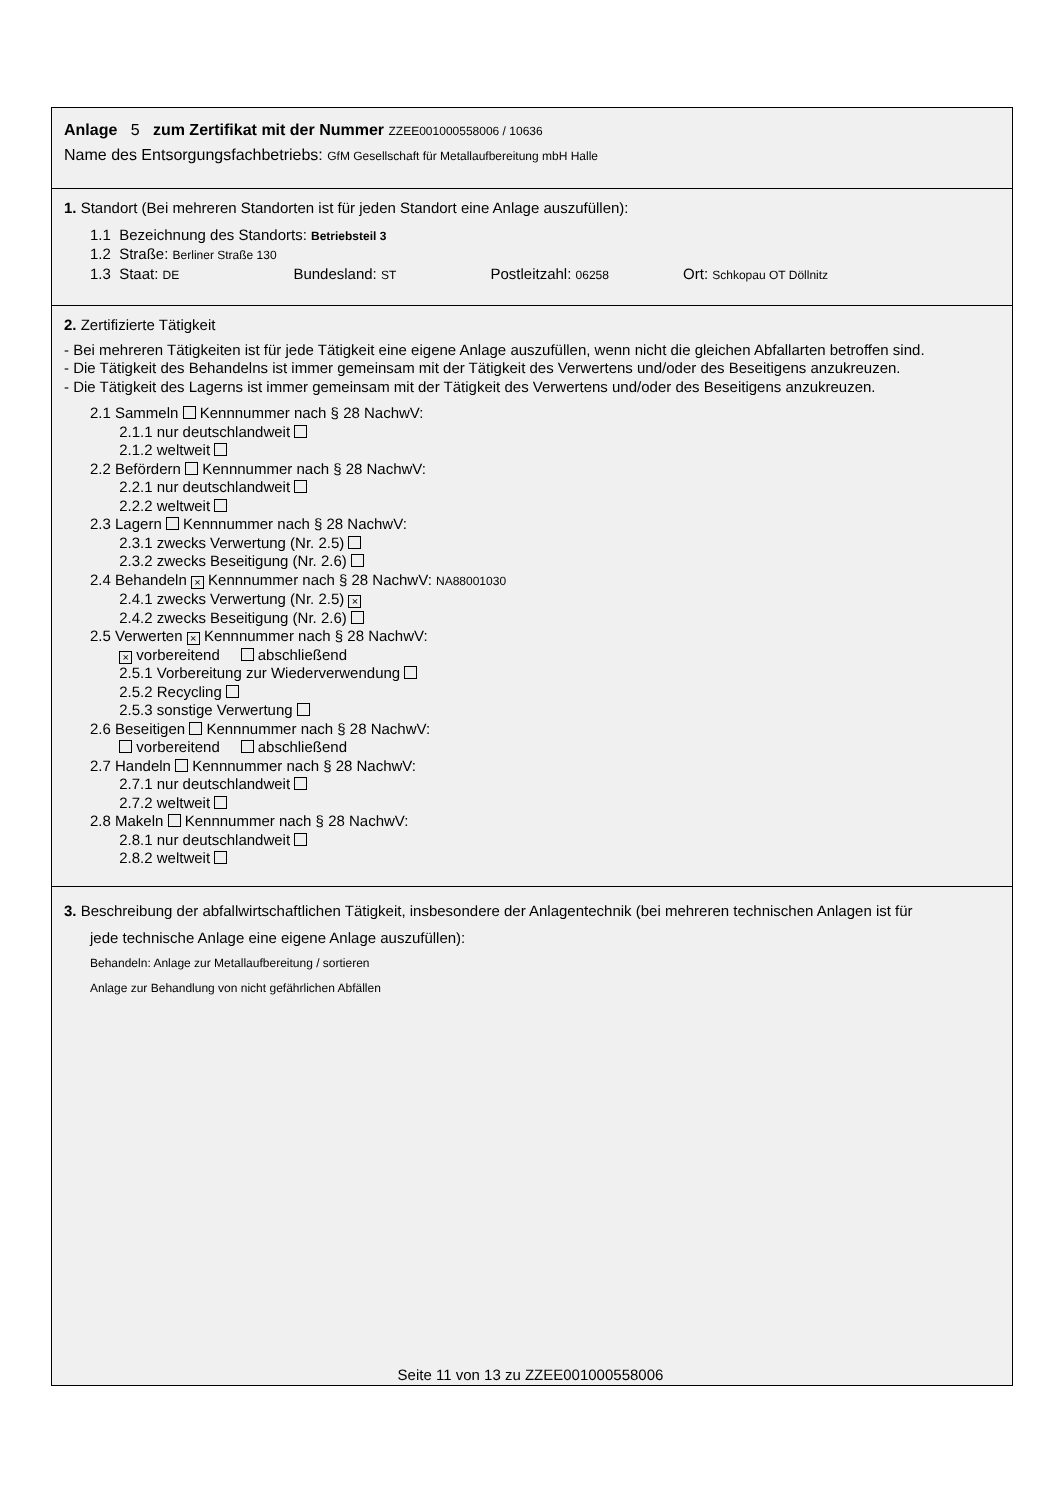Anlage 5 zum Zertifikat mit der Nummer ZZEE001000558006 / 10636
Name des Entsorgungsfachbetriebs: GfM Gesellschaft für Metallaufbereitung mbH Halle
1. Standort (Bei mehreren Standorten ist für jeden Standort eine Anlage auszufüllen):
1.1 Bezeichnung des Standorts: Betriebsteil 3
1.2 Straße: Berliner Straße 130
1.3 Staat: DE Bundesland: ST Postleitzahl: 06258 Ort: Schkopau OT Döllnitz
2. Zertifizierte Tätigkeit
- Bei mehreren Tätigkeiten ist für jede Tätigkeit eine eigene Anlage auszufüllen, wenn nicht die gleichen Abfallarten betroffen sind.
- Die Tätigkeit des Behandelns ist immer gemeinsam mit der Tätigkeit des Verwertens und/oder des Beseitigens anzukreuzen.
- Die Tätigkeit des Lagerns ist immer gemeinsam mit der Tätigkeit des Verwertens und/oder des Beseitigens anzukreuzen.
2.1 Sammeln Kennnummer nach § 28 NachwV:
2.1.1 nur deutschlandweit
2.1.2 weltweit
2.2 Befördern Kennnummer nach § 28 NachwV:
2.2.1 nur deutschlandweit
2.2.2 weltweit
2.3 Lagern Kennnummer nach § 28 NachwV:
2.3.1 zwecks Verwertung (Nr. 2.5)
2.3.2 zwecks Beseitigung (Nr. 2.6)
2.4 Behandeln × Kennnummer nach § 28 NachwV: NA88001030
2.4.1 zwecks Verwertung (Nr. 2.5) ×
2.4.2 zwecks Beseitigung (Nr. 2.6)
2.5 Verwerten × Kennnummer nach § 28 NachwV:
× vorbereitend abschließend
2.5.1 Vorbereitung zur Wiederverwendung
2.5.2 Recycling
2.5.3 sonstige Verwertung
2.6 Beseitigen Kennnummer nach § 28 NachwV:
vorbereitend abschließend
2.7 Handeln Kennnummer nach § 28 NachwV:
2.7.1 nur deutschlandweit
2.7.2 weltweit
2.8 Makeln Kennnummer nach § 28 NachwV:
2.8.1 nur deutschlandweit
2.8.2 weltweit
3. Beschreibung der abfallwirtschaftlichen Tätigkeit, insbesondere der Anlagentechnik (bei mehreren technischen Anlagen ist für
jede technische Anlage eine eigene Anlage auszufüllen):
Behandeln: Anlage zur Metallaufbereitung / sortieren
Anlage zur Behandlung von nicht gefährlichen Abfällen
Seite 11 von 13 zu ZZEE001000558006